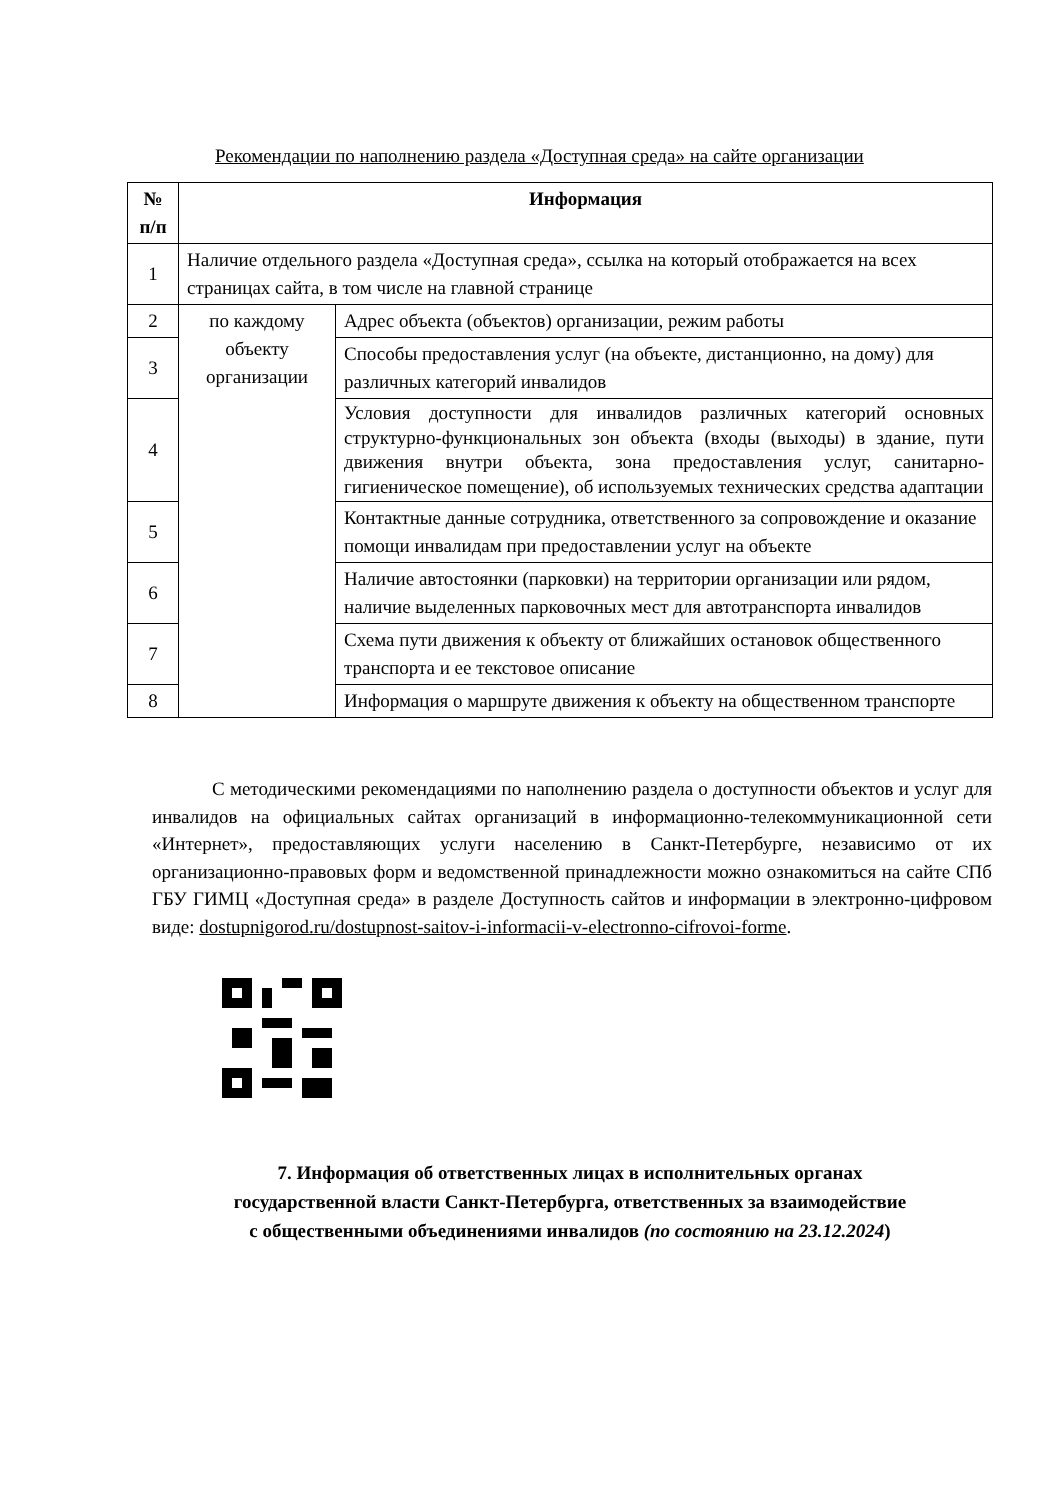Рекомендации по наполнению раздела «Доступная среда» на сайте организации
| № п/п | Информация | |
| --- | --- | --- |
| 1 | Наличие отдельного раздела «Доступная среда», ссылка на который отображается на всех страницах сайта, в том числе на главной странице | |
| 2 | по каждому объекту организации | Адрес объекта (объектов) организации, режим работы |
| 3 | | Способы предоставления услуг (на объекте, дистанционно, на дому) для различных категорий инвалидов |
| 4 | | Условия доступности для инвалидов различных категорий основных структурно-функциональных зон объекта (входы (выходы) в здание, пути движения внутри объекта, зона предоставления услуг, санитарно-гигиеническое помещение), об используемых технических средства адаптации |
| 5 | | Контактные данные сотрудника, ответственного за сопровождение и оказание помощи инвалидам при предоставлении услуг на объекте |
| 6 | | Наличие автостоянки (парковки) на территории организации или рядом, наличие выделенных парковочных мест для автотранспорта инвалидов |
| 7 | | Схема пути движения к объекту от ближайших остановок общественного транспорта и ее текстовое описание |
| 8 | | Информация о маршруте движения к объекту на общественном транспорте |
С методическими рекомендациями по наполнению раздела о доступности объектов и услуг для инвалидов на официальных сайтах организаций в информационно-телекоммуникационной сети «Интернет», предоставляющих услуги населению в Санкт-Петербурге, независимо от их организационно-правовых форм и ведомственной принадлежности можно ознакомиться на сайте СПб ГБУ ГИМЦ «Доступная среда» в разделе Доступность сайтов и информации в электронно-цифровом виде: dostupnigorod.ru/dostupnost-saitov-i-informacii-v-electronno-cifrovoi-forme.
7. Информация об ответственных лицах в исполнительных органах
государственной власти Санкт-Петербурга, ответственных за взаимодействие
с общественными объединениями инвалидов (по состоянию на 23.12.2024)